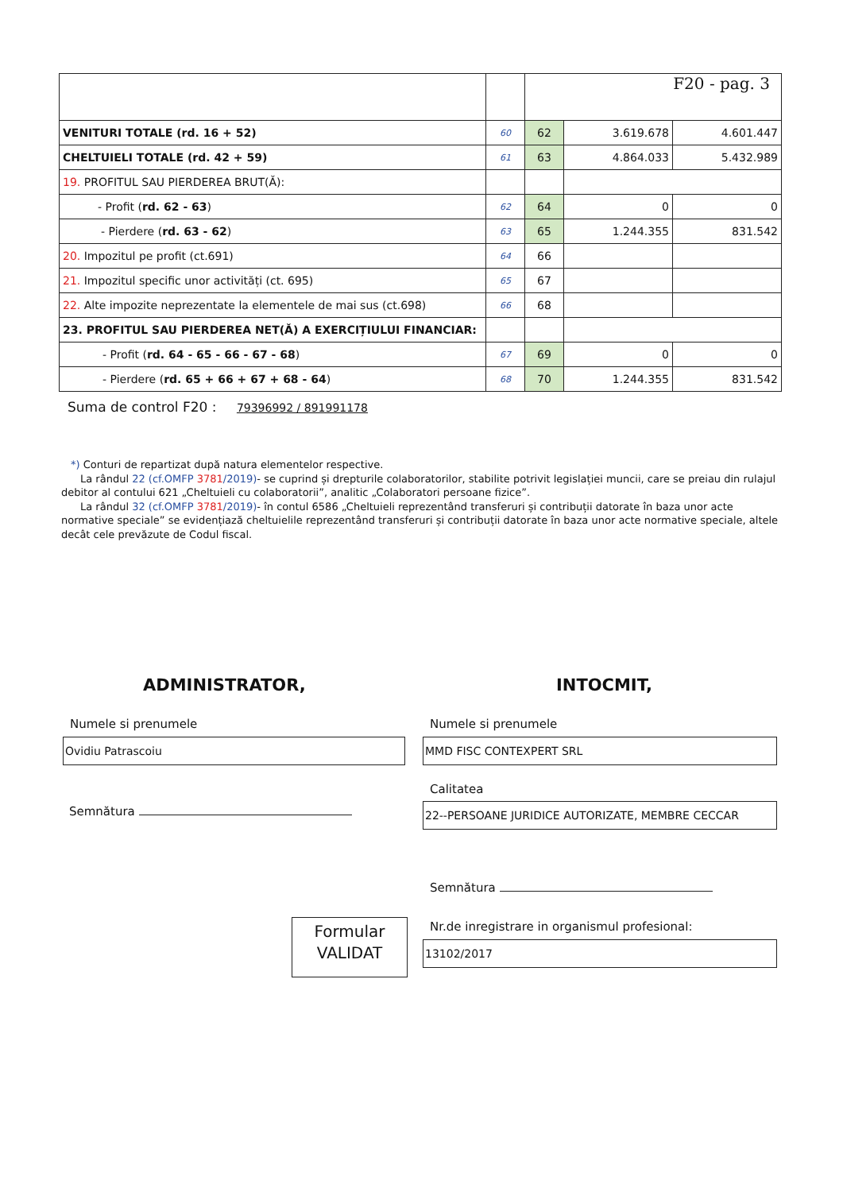| | | F20 - pag. 3 | | |
| VENITURI TOTALE (rd. 16 + 52) | 60 | 62 | 3.619.678 | 4.601.447 |
| CHELTUIELI TOTALE (rd. 42 + 59) | 61 | 63 | 4.864.033 | 5.432.989 |
| 19. PROFITUL SAU PIERDEREA BRUT(Ă): | | | | |
| - Profit ( rd. 62 - 63 ) | 62 | 64 | 0 | 0 |
| - Pierdere ( rd. 63 - 62 ) | 63 | 65 | 1.244.355 | 831.542 |
| 20. Impozitul pe profit (ct.691) | 64 | 66 | | |
| 21. Impozitul specific unor activități (ct. 695) | 65 | 67 | | |
| 22. Alte impozite neprezentate la elementele de mai sus (ct.698) | 66 | 68 | | |
| 23. PROFITUL SAU PIERDEREA NET(Ă) A EXERCIȚIULUI FINANCIAR: | | | | |
| - Profit ( rd. 64 - 65 - 66 - 67 - 68 ) | 67 | 69 | 0 | 0 |
| - Pierdere ( rd. 65 + 66 + 67 + 68 - 64 ) | 68 | 70 | 1.244.355 | 831.542 |
Suma de control F20 : 79396992 / 891991178
*) Conturi de repartizat după natura elementelor respective.
La rândul 22 (cf.OMFP 3781/2019)- se cuprind și drepturile colaboratorilor, stabilite potrivit legislației muncii, care se preiau din rulajul debitor al contului 621 „Cheltuieli cu colaboratorii”, analitic „Colaboratori persoane fizice”.
La rândul 32 (cf.OMFP 3781/2019)- în contul 6586 „Cheltuieli reprezentând transferuri și contribuții datorate în baza unor acte normative speciale” se evidențiază cheltuielile reprezentând transferuri și contribuții datorate în baza unor acte normative speciale, altele decât cele prevăzute de Codul fiscal.
ADMINISTRATOR, INTOCMIT,
Numele si prenumele
Ovidiu Patrascoiu
Semnătura
Numele si prenumele
MMD FISC CONTEXPERT SRL
Calitatea
22--PERSOANE JURIDICE AUTORIZATE, MEMBRE CECCAR
Semnătura
Formular
VALIDAT
Nr.de inregistrare in organismul profesional:
13102/2017